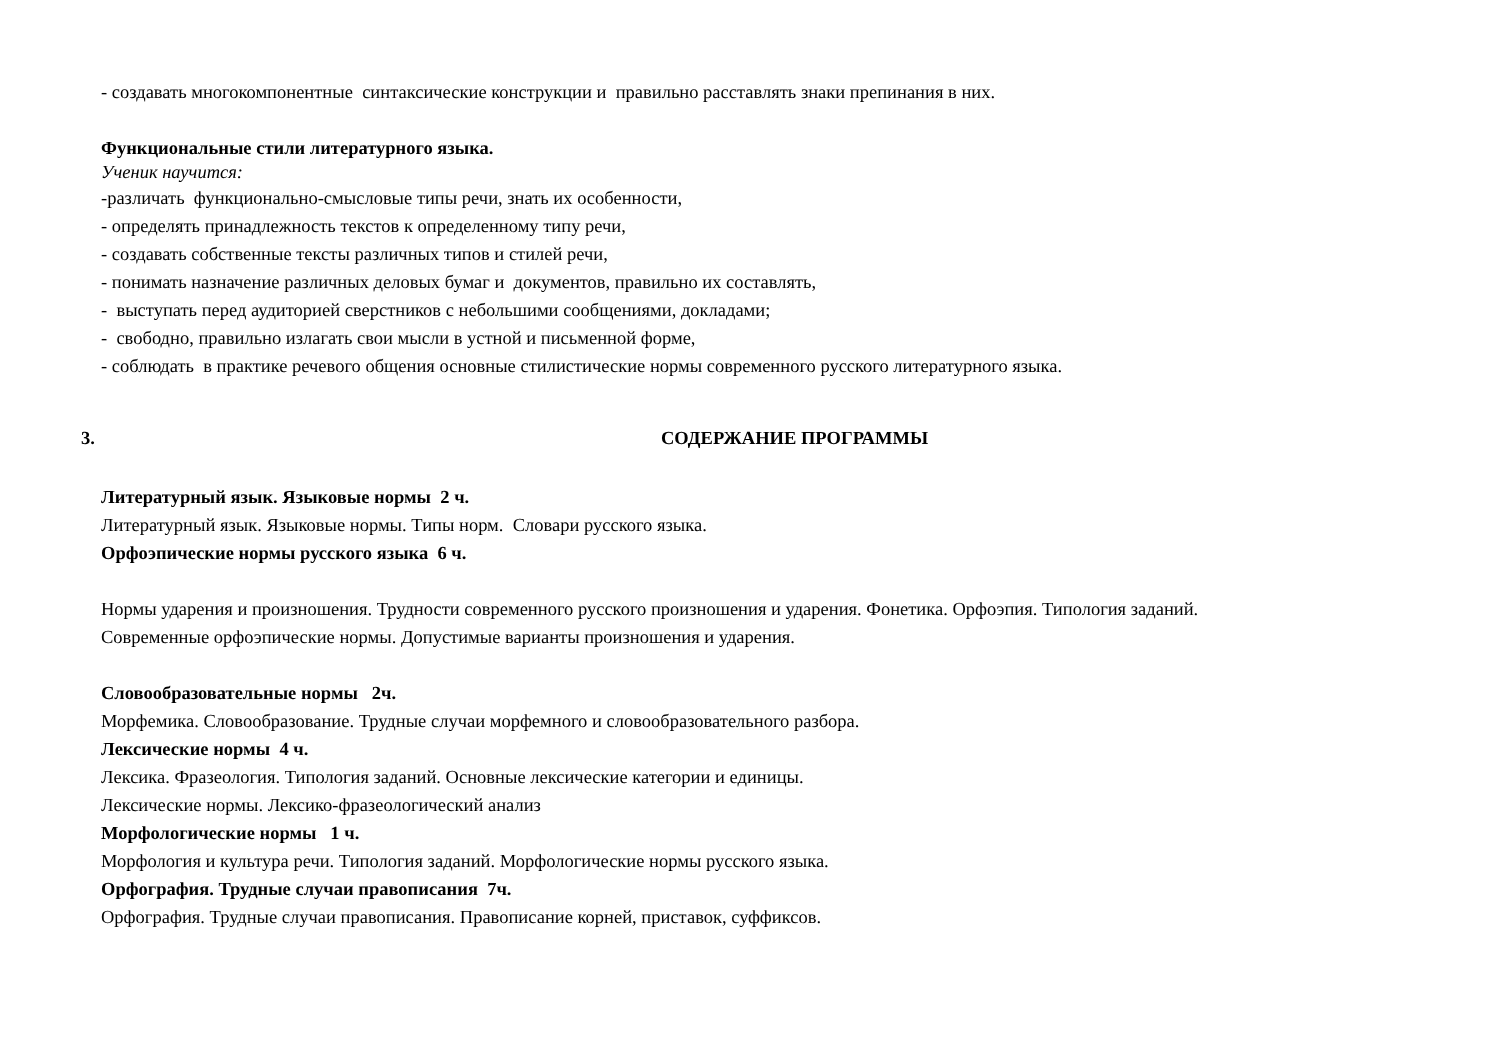- создавать многокомпонентные синтаксические конструкции и правильно расставлять знаки препинания в них.
Функциональные стили литературного языка.
Ученик научится:
-различать функционально-смысловые типы речи, знать их особенности,
- определять принадлежность текстов к определенному типу речи,
- создавать собственные тексты различных типов и стилей речи,
- понимать назначение различных деловых бумаг и документов, правильно их составлять,
- выступать перед аудиторией сверстников с небольшими сообщениями, докладами;
- свободно, правильно излагать свои мысли в устной и письменной форме,
- соблюдать в практике речевого общения основные стилистические нормы современного русского литературного языка.
3. СОДЕРЖАНИЕ ПРОГРАММЫ
Литературный язык. Языковые нормы 2 ч.
Литературный язык. Языковые нормы. Типы норм. Словари русского языка.
Орфоэпические нормы русского языка 6 ч.
Нормы ударения и произношения. Трудности современного русского произношения и ударения. Фонетика. Орфоэпия. Типология заданий.
Современные орфоэпические нормы. Допустимые варианты произношения и ударения.
Словообразовательные нормы 2ч.
Морфемика. Словообразование. Трудные случаи морфемного и словообразовательного разбора.
Лексические нормы 4 ч.
Лексика. Фразеология. Типология заданий. Основные лексические категории и единицы.
Лексические нормы. Лексико-фразеологический анализ
Морфологические нормы 1 ч.
Морфология и культура речи. Типология заданий. Морфологические нормы русского языка.
Орфография. Трудные случаи правописания 7ч.
Орфография. Трудные случаи правописания. Правописание корней, приставок, суффиксов.